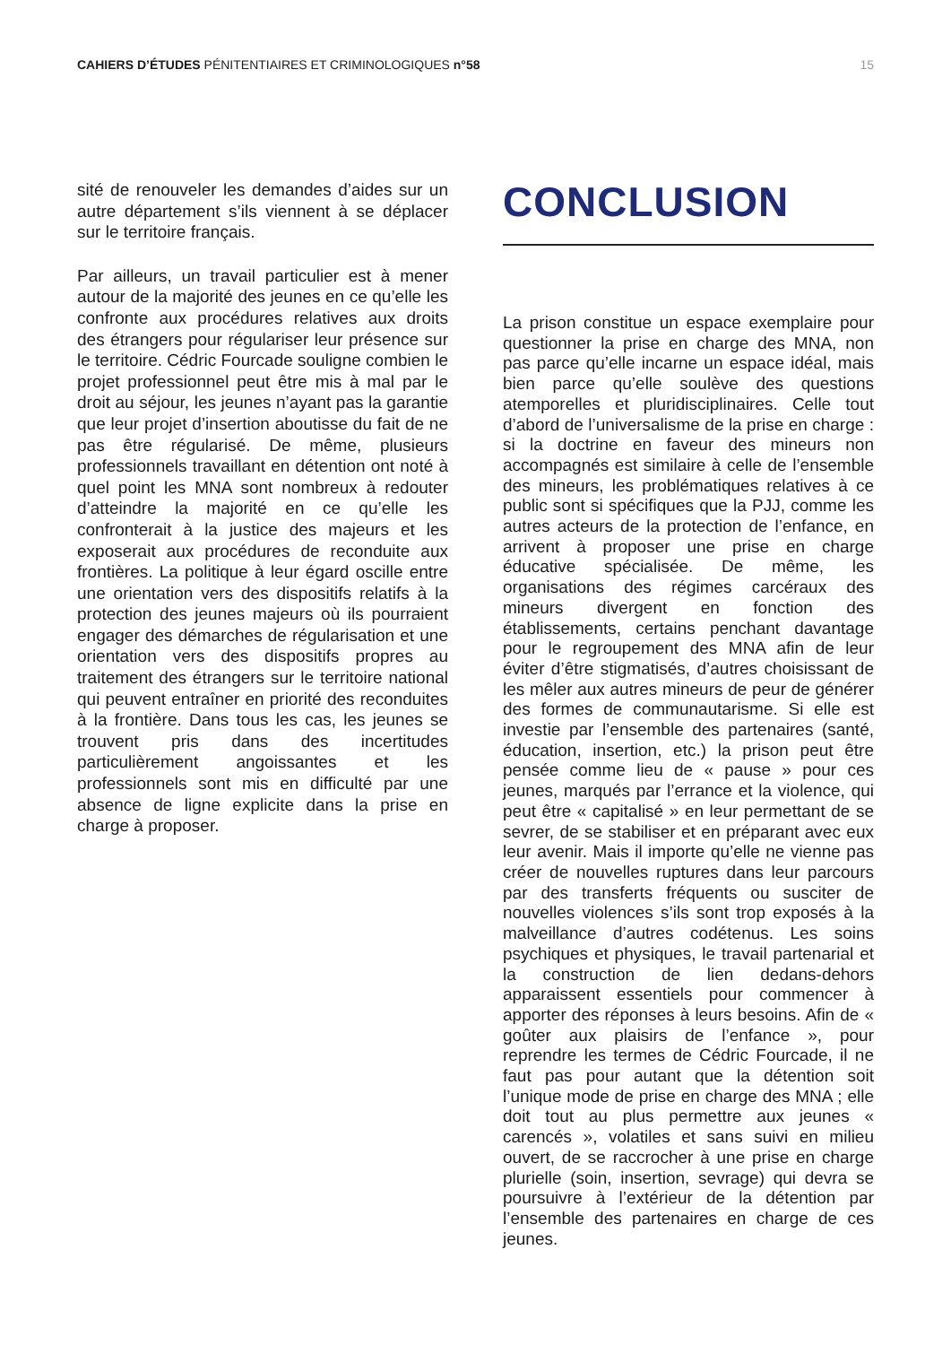CAHIERS D’ÉTUDES PÉNITENTIAIRES ET CRIMINOLOGIQUES n°58
15
sité de renouveler les demandes d’aides sur un autre département s’ils viennent à se déplacer sur le territoire français.
Par ailleurs, un travail particulier est à mener autour de la majorité des jeunes en ce qu’elle les confronte aux procédures relatives aux droits des étrangers pour régulariser leur présence sur le territoire. Cédric Fourcade souligne combien le projet professionnel peut être mis à mal par le droit au séjour, les jeunes n’ayant pas la garantie que leur projet d’insertion aboutisse du fait de ne pas être régularisé. De même, plusieurs professionnels travaillant en détention ont noté à quel point les MNA sont nombreux à redouter d’atteindre la majorité en ce qu’elle les confronterait à la justice des majeurs et les exposerait aux procédures de reconduite aux frontières. La politique à leur égard oscille entre une orientation vers des dispositifs relatifs à la protection des jeunes majeurs où ils pourraient engager des démarches de régularisation et une orientation vers des dispositifs propres au traitement des étrangers sur le territoire national qui peuvent entraîner en priorité des reconduites à la frontière. Dans tous les cas, les jeunes se trouvent pris dans des incertitudes particulièrement angoissantes et les professionnels sont mis en difficulté par une absence de ligne explicite dans la prise en charge à proposer.
CONCLUSION
La prison constitue un espace exemplaire pour questionner la prise en charge des MNA, non pas parce qu’elle incarne un espace idéal, mais bien parce qu’elle soulève des questions atemporelles et pluridisciplinaires. Celle tout d’abord de l’universalisme de la prise en charge : si la doctrine en faveur des mineurs non accompagnés est similaire à celle de l’ensemble des mineurs, les problématiques relatives à ce public sont si spécifiques que la PJJ, comme les autres acteurs de la protection de l’enfance, en arrivent à proposer une prise en charge éducative spécialisée. De même, les organisations des régimes carcéraux des mineurs divergent en fonction des établissements, certains penchant davantage pour le regroupement des MNA afin de leur éviter d’être stigmatisés, d’autres choisissant de les mêler aux autres mineurs de peur de générer des formes de communautarisme. Si elle est investie par l’ensemble des partenaires (santé, éducation, insertion, etc.) la prison peut être pensée comme lieu de « pause » pour ces jeunes, marqués par l’errance et la violence, qui peut être « capitalisé » en leur permettant de se sevrer, de se stabiliser et en préparant avec eux leur avenir. Mais il importe qu’elle ne vienne pas créer de nouvelles ruptures dans leur parcours par des transferts fréquents ou susciter de nouvelles violences s’ils sont trop exposés à la malveillance d’autres codétenus. Les soins psychiques et physiques, le travail partenarial et la construction de lien dedans-dehors apparaissent essentiels pour commencer à apporter des réponses à leurs besoins. Afin de « goûter aux plaisirs de l’enfance », pour reprendre les termes de Cédric Fourcade, il ne faut pas pour autant que la détention soit l’unique mode de prise en charge des MNA ; elle doit tout au plus permettre aux jeunes « carencés », volatiles et sans suivi en milieu ouvert, de se raccrocher à une prise en charge plurielle (soin, insertion, sevrage) qui devra se poursuivre à l’extérieur de la détention par l’ensemble des partenaires en charge de ces jeunes.